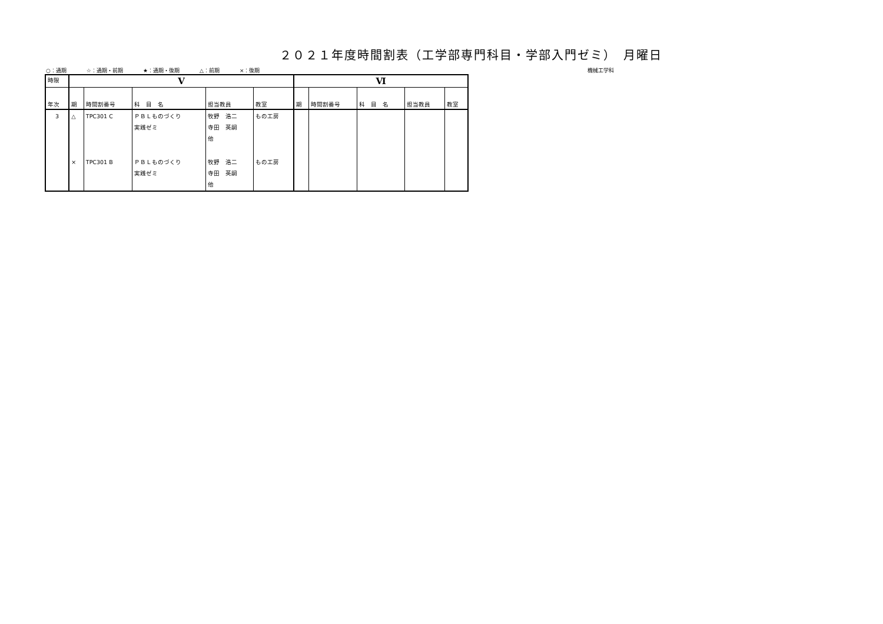２０２１年度時間割表（工学部専門科目・学部入門ゼミ）　月曜日
○：通期 ☆：通期・前期 ★：通期・後期 △：前期 ×：後期 機械工学科
| 時限 | Ⅴ | | | | | Ⅵ | | | | |
| --- | --- | --- | --- | --- | --- | --- | --- | --- | --- | --- |
| 年次 | 期 | 時間割番号 | 科 目 名 | 担当教員 | 教室 | 期 | 時間割番号 | 科 目 名 | 担当教員 | 教室 |
| 3 | △ | TPC301 C | ＰＢＬものづくり 実践ゼミ | 牧野 浩二 寺田 英嗣 他 | もの工房 | | | | | |
| | × | TPC301 B | ＰＢＬものづくり 実践ゼミ | 牧野 浩二 寺田 英嗣 他 | もの工房 | | | | | |